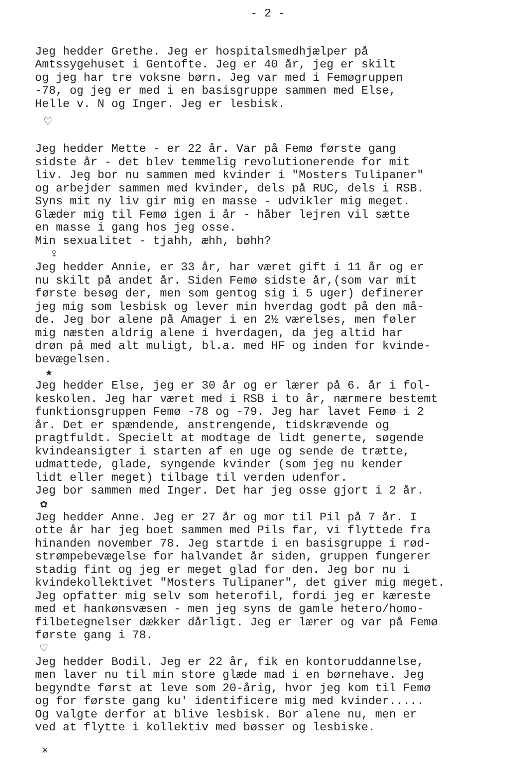- 2 -
Jeg hedder Grethe. Jeg er hospitalsmedhjælper på Amtssygehuset i Gentofte. Jeg er 40 år, jeg er skilt og jeg har tre voksne børn. Jeg var med i Femøgruppen -78, og jeg er med i en basisgruppe sammen med Else, Helle v. N og Inger. Jeg er lesbisk.
♡
Jeg hedder Mette - er 22 år. Var på Femø første gang sidste år - det blev temmelig revolutionerende for mit liv. Jeg bor nu sammen med kvinder i "Mosters Tulipaner" og arbejder sammen med kvinder, dels på RUC, dels i RSB. Syns mit ny liv gir mig en masse - udvikler mig meget. Glæder mig til Femø igen i år - håber lejren vil sætte en masse i gang hos jeg osse. Min sexualitet - tjahh, æhh, bøhh?
♀
Jeg hedder Annie, er 33 år, har været gift i 11 år og er nu skilt på andet år. Siden Femø sidste år,(som var mit første besøg der, men som gentog sig i 5 uger) definerer jeg mig som lesbisk og lever min hverdag godt på den må- de. Jeg bor alene på Amager i en 2½ værelses, men føler mig næsten aldrig alene i hverdagen, da jeg altid har drøn på med alt muligt, bl.a. med HF og inden for kvinde- bevægelsen.
★
Jeg hedder Else, jeg er 30 år og er lærer på 6. år i fol- keskolen. Jeg har været med i RSB i to år, nærmere bestemt funktionsgruppen Femø -78 og -79. Jeg har lavet Femø i 2 år. Det er spændende, anstrengende, tidskrævende og pragtfuldt. Specielt at modtage de lidt generte, søgende kvindeansigter i starten af en uge og sende de trætte, udmattede, glade, syngende kvinder (som jeg nu kender lidt eller meget) tilbage til verden udenfor. Jeg bor sammen med Inger. Det har jeg osse gjort i 2 år.
✿
Jeg hedder Anne. Jeg er 27 år og mor til Pil på 7 år. I otte år har jeg boet sammen med Pils far, vi flyttede fra hinanden november 78. Jeg startde i en basisgruppe i rød- strømpebevægelse for halvandet år siden, gruppen fungerer stadig fint og jeg er meget glad for den. Jeg bor nu i kvindekollektivet "Mosters Tulipaner", det giver mig meget. Jeg opfatter mig selv som heterofil, fordi jeg er kæreste med et hankønsvæsen - men jeg syns de gamle hetero/homo- filbetegnelser dækker dårligt. Jeg er lærer og var på Femø første gang i 78.
♡
Jeg hedder Bodil. Jeg er 22 år, fik en kontoruddannelse, men laver nu til min store glæde mad i en børnehave. Jeg begyndte først at leve som 20-årig, hvor jeg kom til Femø og for første gang ku' identificere mig med kvinder..... Og valgte derfor at blive lesbisk. Bor alene nu, men er ved at flytte i kollektiv med bøsser og lesbiske.
✳